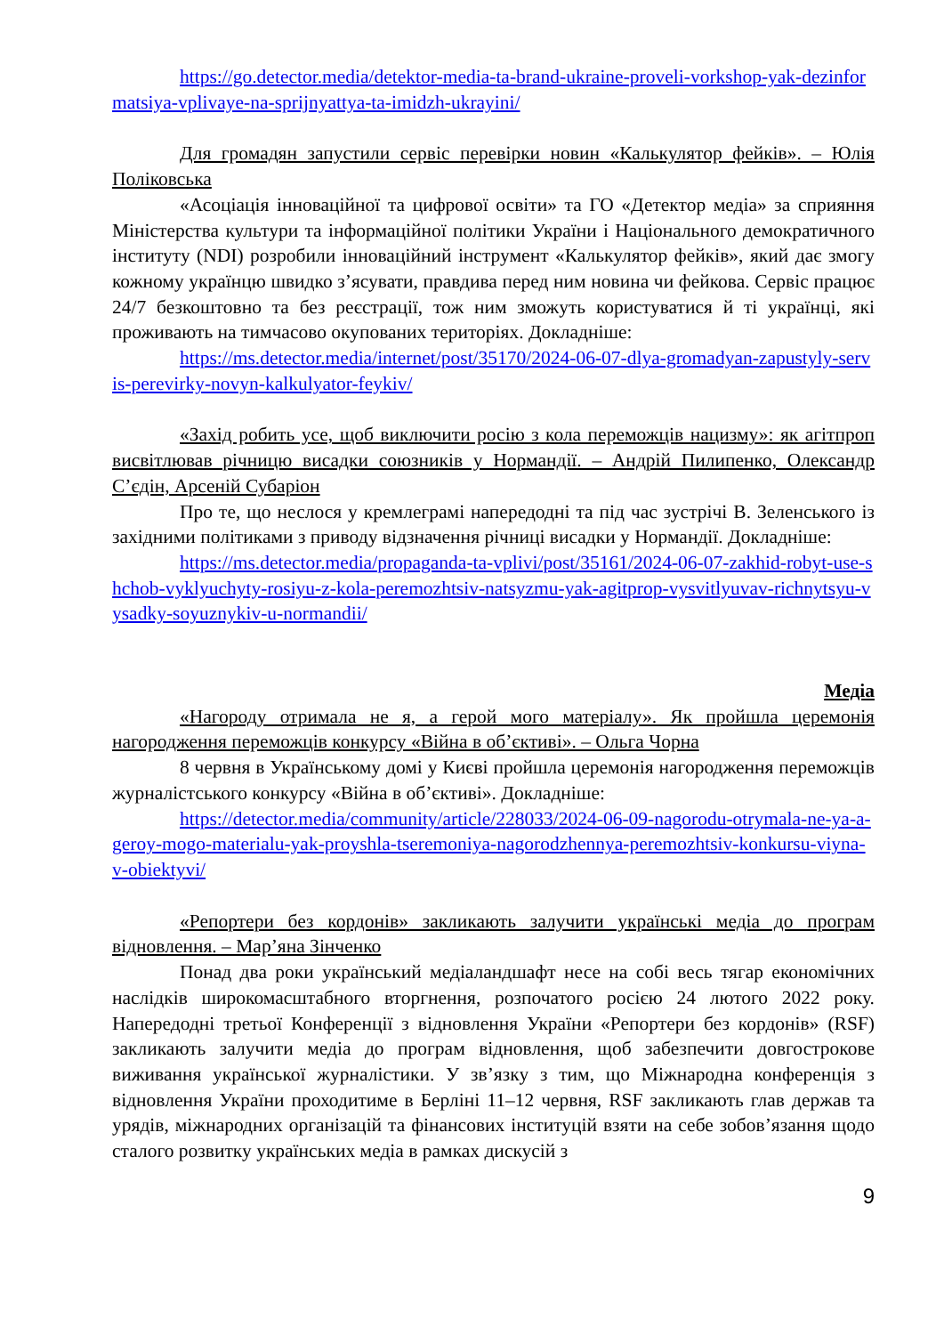https://go.detector.media/detektor-media-ta-brand-ukraine-proveli-vorkshop-yak-dezinformatsiya-vplivaye-na-sprijnyattya-ta-imidzh-ukrayini/
Для громадян запустили сервіс перевірки новин «Калькулятор фейків». – Юлія Поліковська
«Асоціація інноваційної та цифрової освіти» та ГО «Детектор медіа» за сприяння Міністерства культури та інформаційної політики України і Національного демократичного інституту (NDI) розробили інноваційний інструмент «Калькулятор фейків», який дає змогу кожному українцю швидко з’ясувати, правдива перед ним новина чи фейкова. Сервіс працює 24/7 безкоштовно та без реєстрації, тож ним зможуть користуватися й ті українці, які проживають на тимчасово окупованих територіях. Докладніше:
https://ms.detector.media/internet/post/35170/2024-06-07-dlya-gromadyan-zapustyly-servis-perevirky-novyn-kalkulyator-feykiv/
«Захід робить усе, щоб виключити росію з кола переможців нацизму»: як агітпроп висвітлював річницю висадки союзників у Нормандії. – Андрій Пилипенко, Олександр С’єдін, Арсеній Субаріон
Про те, що неслося у кремлеграмі напередодні та під час зустрічі В. Зеленського із західними політиками з приводу відзначення річниці висадки у Нормандії. Докладніше:
https://ms.detector.media/propaganda-ta-vplivi/post/35161/2024-06-07-zakhid-robyt-use-shchob-vyklyuchyty-rosiyu-z-kola-peremozhtsiv-natsyzmu-yak-agitprop-vysvitlyuvav-richnytsyu-vysadky-soyuznykiv-u-normandii/
Медіа
«Нагороду отримала не я, а герой мого матеріалу». Як пройшла церемонія нагородження переможців конкурсу «Війна в об’єктиві». – Ольга Чорна
8 червня в Українському домі у Києві пройшла церемонія нагородження переможців журналістського конкурсу «Війна в об’єктиві». Докладніше:
https://detector.media/community/article/228033/2024-06-09-nagorodu-otrymala-ne-ya-a-geroy-mogo-materialu-yak-proyshla-tseremoniya-nagorodzhennya-peremozhtsiv-konkursu-viyna-v-obiektyvi/
«Репортери без кордонів» закликають залучити українські медіа до програм відновлення. – Мар’яна Зінченко
Понад два роки український медіаландшафт несе на собі весь тягар економічних наслідків широкомасштабного вторгнення, розпочатого росією 24 лютого 2022 року. Напередодні третьої Конференції з відновлення України «Репортери без кордонів» (RSF) закликають залучити медіа до програм відновлення, щоб забезпечити довгострокове виживання української журналістики. У зв’язку з тим, що Міжнародна конференція з відновлення України проходитиме в Берліні 11–12 червня, RSF закликають глав держав та урядів, міжнародних організацій та фінансових інституцій взяти на себе зобов’язання щодо сталого розвитку українських медіа в рамках дискусій з
9